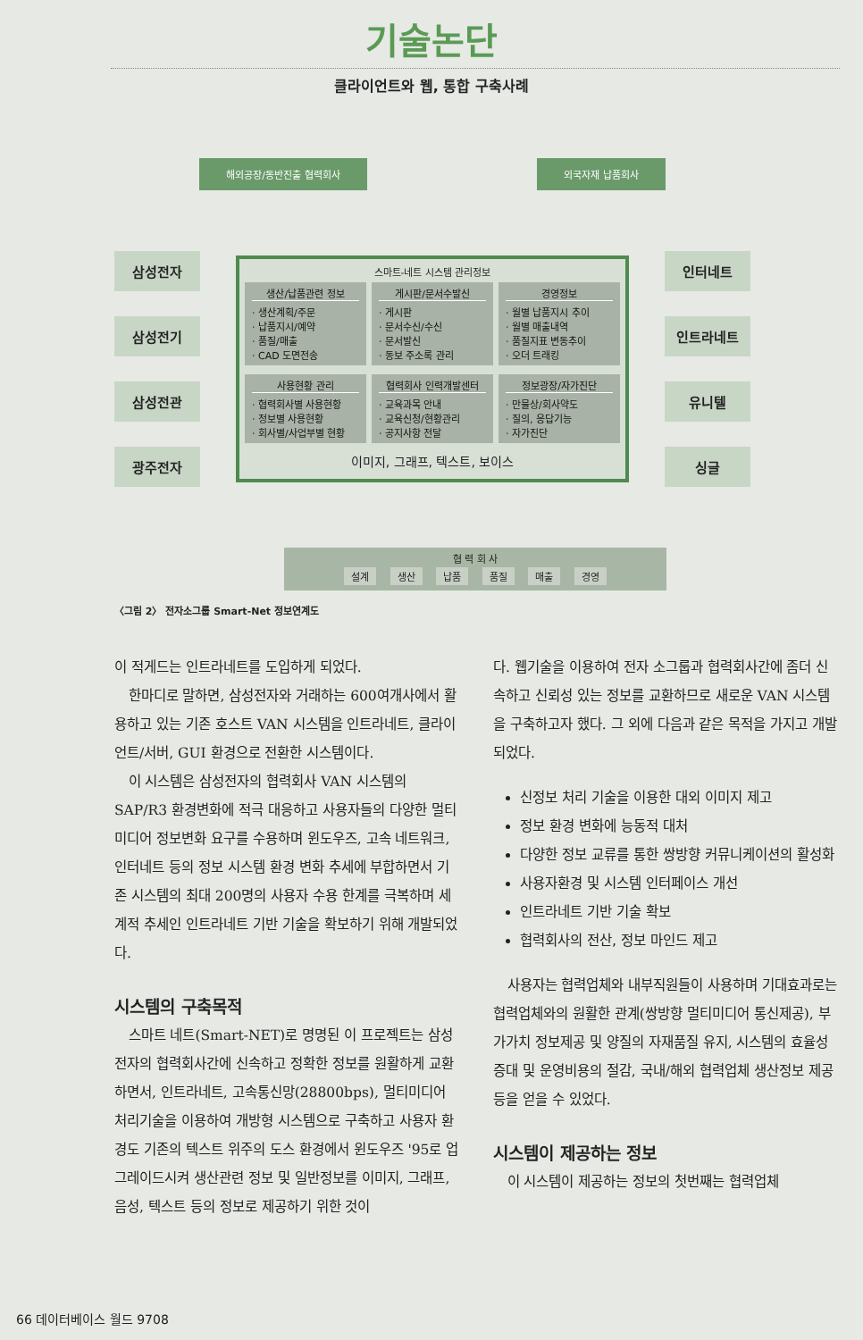기술논단
클라이언트와 웹, 통합 구축사례
해외공장/동반진출 협력회사 외국자재 납품회사
삼성전자
삼성전기
삼성전관
광주전자
스마트-네트 시스템 관리정보
생산/납품관련 정보
· 생산계획/주문
· 납품지시/예약
· 품질/매출
· CAD 도면전송
게시판/문서수발신
· 게시판
· 문서수신/수신
· 문서발신
· 동보 주소록 관리
경영정보
· 월별 납품지시 추이
· 월별 매출내역
· 품질지표 변동추이
· 오더 트래킹
사용현황 관리
· 협력회사별 사용현황
· 정보별 사용현황
· 회사별/사업부별 현황
협력회사 인력개발센터
· 교육과목 안내
· 교육신청/현황관리
· 공지사항 전달
정보광장/자가진단
· 만물상/회사약도
· 질의, 응답기능
· 자가진단
이미지, 그래프, 텍스트, 보이스
인터네트
인트라네트
유니텔
싱글
협 력 회 사
설계 생산 납품 품질 매출 경영
〈그림 2〉 전자소그룹 Smart-Net 정보연계도
이 적게드는 인트라네트를 도입하게 되었다.
한마디로 말하면, 삼성전자와 거래하는 600여개사에서 활용하고 있는 기존 호스트 VAN 시스템을 인트라네트, 클라이언트/서버, GUI 환경으로 전환한 시스템이다.
이 시스템은 삼성전자의 협력회사 VAN 시스템의 SAP/R3 환경변화에 적극 대응하고 사용자들의 다양한 멀티미디어 정보변화 요구를 수용하며 윈도우즈, 고속 네트워크, 인터네트 등의 정보 시스템 환경 변화 추세에 부합하면서 기존 시스템의 최대 200명의 사용자 수용 한계를 극복하며 세계적 추세인 인트라네트 기반 기술을 확보하기 위해 개발되었다.
시스템의 구축목적
스마트 네트(Smart-NET)로 명명된 이 프로젝트는 삼성전자의 협력회사간에 신속하고 정확한 정보를 원활하게 교환하면서, 인트라네트, 고속통신망(28800bps), 멀티미디어 처리기술을 이용하여 개방형 시스템으로 구축하고 사용자 환경도 기존의 텍스트 위주의 도스 환경에서 윈도우즈 '95로 업그레이드시켜 생산관련 정보 및 일반정보를 이미지, 그래프, 음성, 텍스트 등의 정보로 제공하기 위한 것이
다. 웹기술을 이용하여 전자 소그룹과 협력회사간에 좀더 신속하고 신뢰성 있는 정보를 교환하므로 새로운 VAN 시스템을 구축하고자 했다. 그 외에 다음과 같은 목적을 가지고 개발되었다.
신정보 처리 기술을 이용한 대외 이미지 제고
정보 환경 변화에 능동적 대처
다양한 정보 교류를 통한 쌍방향 커뮤니케이션의 활성화
사용자환경 및 시스템 인터페이스 개선
인트라네트 기반 기술 확보
협력회사의 전산, 정보 마인드 제고
사용자는 협력업체와 내부직원들이 사용하며 기대효과로는 협력업체와의 원활한 관계(쌍방향 멀티미디어 통신제공), 부가가치 정보제공 및 양질의 자재품질 유지, 시스템의 효율성 증대 및 운영비용의 절감, 국내/해외 협력업체 생산정보 제공 등을 얻을 수 있었다.
시스템이 제공하는 정보
이 시스템이 제공하는 정보의 첫번째는 협력업체
66 데이터베이스 월드 9708